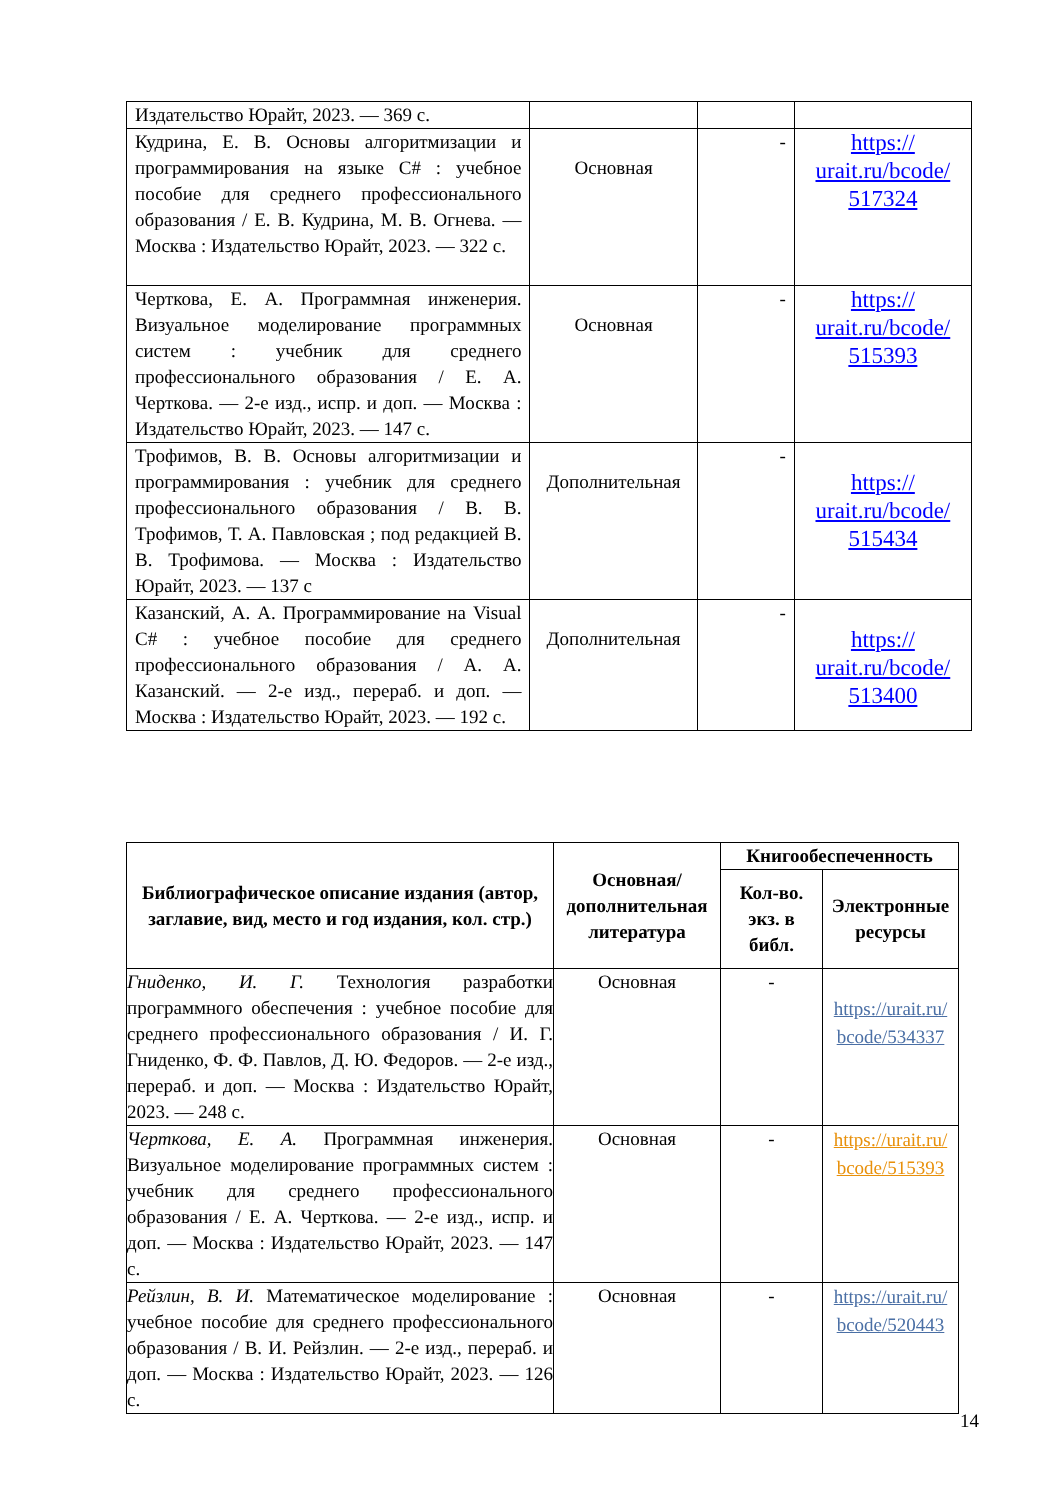| Издательство Юрайт, 2023. — 369 с. | | | |
| Кудрина, Е. В. Основы алгоритмизации и программирования на языке C# : учебное пособие для среднего профессионального образования / Е. В. Кудрина, М. В. Огнева. — Москва : Издательство Юрайт, 2023. — 322 с. | Основная | - | https:// urait.ru/bcode/ 517324 |
| Черткова, Е. А. Программная инженерия. Визуальное моделирование программных систем : учебник для среднего профессионального образования / Е. А. Черткова. — 2-е изд., испр. и доп. — Москва : Издательство Юрайт, 2023. — 147 с. | Основная | - | https:// urait.ru/bcode/ 515393 |
| Трофимов, В. В. Основы алгоритмизации и программирования : учебник для среднего профессионального образования / В. В. Трофимов, Т. А. Павловская ; под редакцией В. В. Трофимова. — Москва : Издательство Юрайт, 2023. — 137 с | Дополнительная | - | https:// urait.ru/bcode/ 515434 |
| Казанский, А. А. Программирование на Visual C# : учебное пособие для среднего профессионального образования / А. А. Казанский. — 2-е изд., перераб. и доп. — Москва : Издательство Юрайт, 2023. — 192 с. | Дополнительная | - | https:// urait.ru/bcode/ 513400 |
| Библиографическое описание издания (автор, заглавие, вид, место и год издания, кол. стр.) | Основная/ дополнительная литература | Книгообеспеченность | |
| --- | --- | --- | --- |
| | | Кол-во. экз. в библ. | Электронные ресурсы |
| Гниденко, И. Г. Технология разработки программного обеспечения : учебное пособие для среднего профессионального образования / И. Г. Гниденко, Ф. Ф. Павлов, Д. Ю. Федоров. — 2-е изд., перераб. и доп. — Москва : Издательство Юрайт, 2023. — 248 с. | Основная | - | https://urait.ru/ bcode/534337 |
| Черткова, Е. А. Программная инженерия. Визуальное моделирование программных систем : учебник для среднего профессионального образования / Е. А. Черткова. — 2-е изд., испр. и доп. — Москва : Издательство Юрайт, 2023. — 147 с. | Основная | - | https://urait.ru/ bcode/515393 |
| Рейзлин, В. И. Математическое моделирование : учебное пособие для среднего профессионального образования / В. И. Рейзлин. — 2-е изд., перераб. и доп. — Москва : Издательство Юрайт, 2023. — 126 с. | Основная | - | https://urait.ru/ bcode/520443 |
14